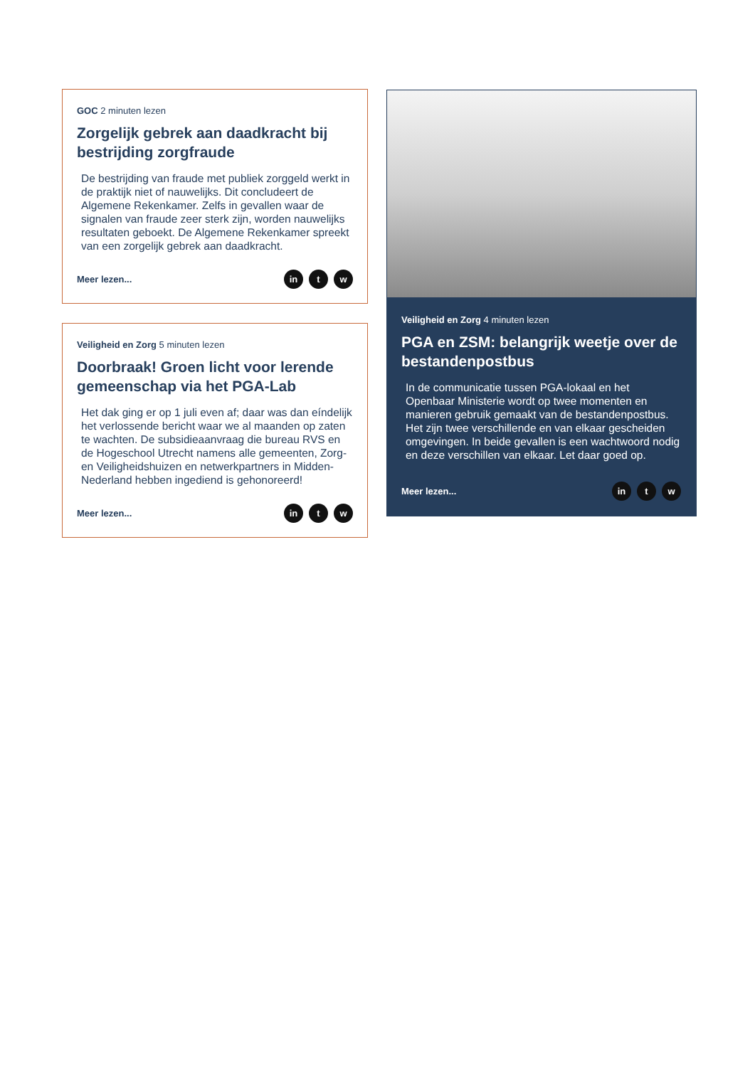GOC 2 minuten lezen
Zorgelijk gebrek aan daadkracht bij bestrijding zorgfraude
De bestrijding van fraude met publiek zorggeld werkt in de praktijk niet of nauwelijks. Dit concludeert de Algemene Rekenkamer. Zelfs in gevallen waar de signalen van fraude zeer sterk zijn, worden nauwelijks resultaten geboekt. De Algemene Rekenkamer spreekt van een zorgelijk gebrek aan daadkracht.
Meer lezen... in t w
Veiligheid en Zorg 5 minuten lezen
Doorbraak! Groen licht voor lerende gemeenschap via het PGA-Lab
Het dak ging er op 1 juli even af; daar was dan eíndelijk het verlossende bericht waar we al maanden op zaten te wachten. De subsidieaanvraag die bureau RVS en de Hogeschool Utrecht namens alle gemeenten, Zorg- en Veiligheidshuizen en netwerkpartners in Midden-Nederland hebben ingediend is gehonoreerd!
Meer lezen... in t w
Veiligheid en Zorg 4 minuten lezen
PGA en ZSM: belangrijk weetje over de bestandenpostbus
In de communicatie tussen PGA-lokaal en het Openbaar Ministerie wordt op twee momenten en manieren gebruik gemaakt van de bestandenpostbus. Het zijn twee verschillende en van elkaar gescheiden omgevingen. In beide gevallen is een wachtwoord nodig en deze verschillen van elkaar. Let daar goed op.
Meer lezen... in t w